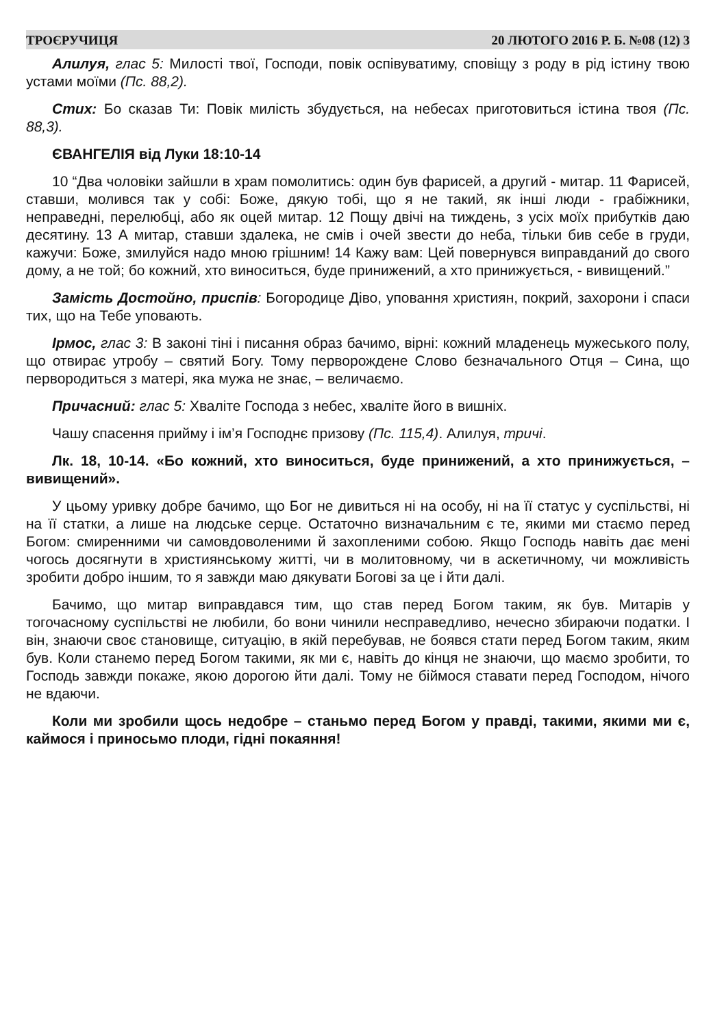ТРОЄРУЧИЦЯ 20 ЛЮТОГО 2016 Р. Б. №08 (12) 3
Алилуя, глас 5: Милості твої, Господи, повік оспівуватиму, сповіщу з роду в рід істину твою устами моїми (Пс. 88,2).
Стих: Бо сказав Ти: Повік милість збудується, на небесах приготовиться істина твоя (Пс. 88,3).
ЄВАНГЕЛІЯ від Луки 18:10-14
10 “Два чоловіки зайшли в храм помолитись: один був фарисей, а другий - митар. 11 Фарисей, ставши, молився так у собі: Боже, дякую тобі, що я не такий, як інші люди - грабіжники, неправедні, перелюбці, або як оцей митар. 12 Пощу двічі на тиждень, з усіх моїх прибутків даю десятину. 13 А митар, ставши здалека, не смів і очей звести до неба, тільки бив себе в груди, кажучи: Боже, змилуйся надо мною грішним! 14 Кажу вам: Цей повернувся виправданий до свого дому, а не той; бо кожний, хто виноситься, буде принижений, а хто принижується, - вивищений.”
Замість Достойно, приспів: Богородице Діво, уповання християн, покрий, захорони і спаси тих, що на Тебе уповають.
Ірмос, глас 3: В законі тіні і писання образ бачимо, вірні: кожний младенець мужеського полу, що отвирає утробу – святий Богу. Тому перворождене Слово безначального Отця – Сина, що первородиться з матері, яка мужа не знає, – величаємо.
Причасний: глас 5: Хваліте Господа з небес, хваліте його в вишніх.
Чашу спасення прийму і ім’я Господнє призову (Пс. 115,4). Алилуя, тричі.
Лк. 18, 10-14. «Бо кожний, хто виноситься, буде принижений, а хто принижується, – вивищений».
У цьому уривку добре бачимо, що Бог не дивиться ні на особу, ні на її статус у суспільстві, ні на її статки, а лише на людське серце. Остаточно визначальним є те, якими ми стаємо перед Богом: смиренними чи самовдоволеними й захопленими собою. Якщо Господь навіть дає мені чогось досягнути в християнському житті, чи в молитовному, чи в аскетичному, чи можливість зробити добро іншим, то я завжди маю дякувати Богові за це і йти далі.
Бачимо, що митар виправдався тим, що став перед Богом таким, як був. Митарів у тогочасному суспільстві не любили, бо вони чинили несправедливо, нечесно збираючи податки. І він, знаючи своє становище, ситуацію, в якій перебував, не боявся стати перед Богом таким, яким був. Коли станемо перед Богом такими, як ми є, навіть до кінця не знаючи, що маємо зробити, то Господь завжди покаже, якою дорогою йти далі. Тому не біймося ставати перед Господом, нічого не вдаючи.
Коли ми зробили щось недобре – станьмо перед Богом у правді, такими, якими ми є, каймося і приносьмо плоди, гідні покаяння!